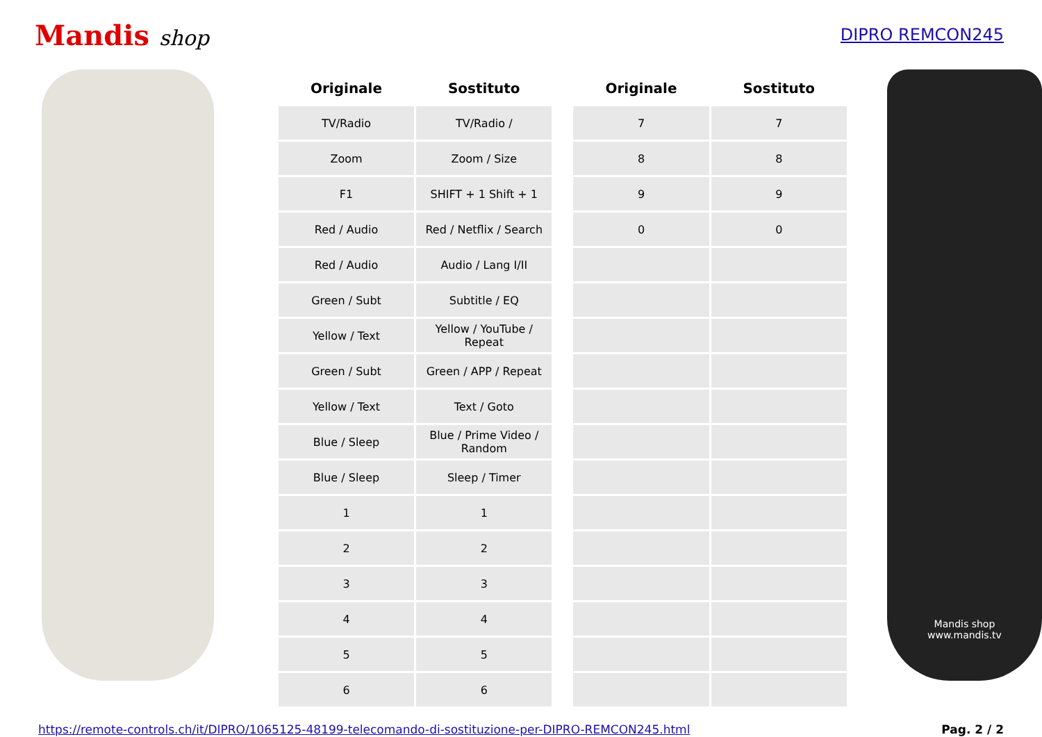Mandis shop
DIPRO REMCON245
| Originale | Sostituto |
| --- | --- |
| TV/Radio | TV/Radio / |
| Zoom | Zoom / Size |
| F1 | SHIFT + 1 Shift + 1 |
| Red / Audio | Red / Netflix / Search |
| Red / Audio | Audio / Lang I/II |
| Green / Subt | Subtitle / EQ |
| Yellow / Text | Yellow / YouTube / Repeat |
| Green / Subt | Green / APP / Repeat |
| Yellow / Text | Text / Goto |
| Blue / Sleep | Blue / Prime Video / Random |
| Blue / Sleep | Sleep / Timer |
| 1 | 1 |
| 2 | 2 |
| 3 | 3 |
| 4 | 4 |
| 5 | 5 |
| 6 | 6 |
| Originale | Sostituto |
| --- | --- |
| 7 | 7 |
| 8 | 8 |
| 9 | 9 |
| 0 | 0 |
Mandis shop
www.mandis.tv
https://remote-controls.ch/it/DIPRO/1065125-48199-telecomando-di-sostituzione-per-DIPRO-REMCON245.html Pag. 2 / 2